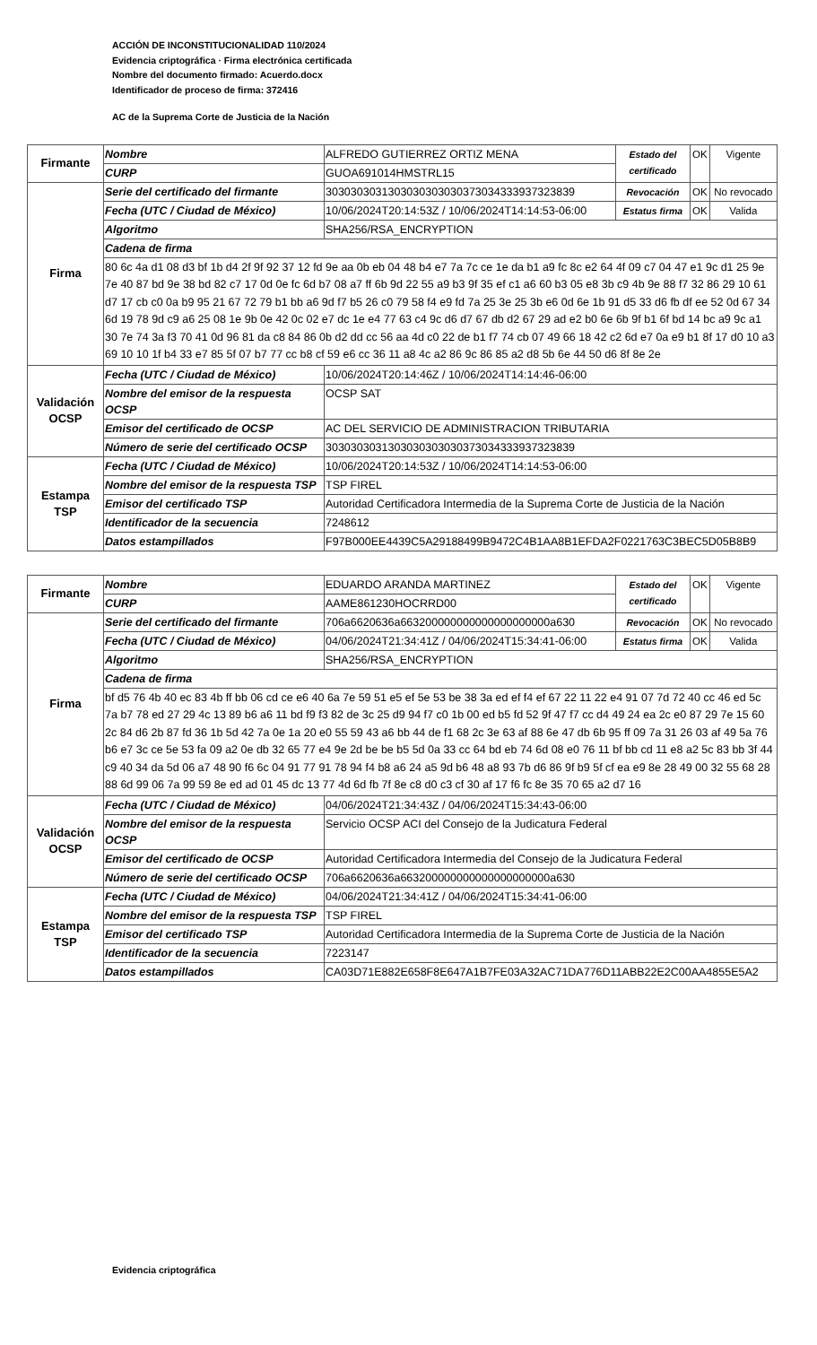ACCIÓN DE INCONSTITUCIONALIDAD 110/2024
Evidencia criptográfica · Firma electrónica certificada
Nombre del documento firmado: Acuerdo.docx
Identificador de proceso de firma: 372416
AC de la Suprema Corte de Justicia de la Nación
| Firmante | Nombre | ALFREDO GUTIERREZ ORTIZ MENA | Estado del certificado | OK | Vigente |
| | CURP | GUOA691014HMSTRL15 | | | |
| Firma | Serie del certificado del firmante | 3030303031303030303030373034333937323839 | Revocación | OK | No revocado |
| | Fecha (UTC / Ciudad de México) | 10/06/2024T20:14:53Z / 10/06/2024T14:14:53-06:00 | Estatus firma | OK | Valida |
| | Algoritmo | SHA256/RSA_ENCRYPTION | | | |
| | Cadena de firma | | | | |
| | 80 6c 4a d1 08 d3 bf 1b d4 2f 9f 92 37 12 fd 9e aa 0b eb 04 48 b4 e7 7a 7c ce 1e da b1 a9 fc 8c e2 64 4f 09 c7 04 47 e1 9c d1 25 9e 7e 40 87 bd 9e 38 bd 82 c7 17 0d 0e fc 6d b7 08 a7 ff 6b 9d 22 55 a9 b3 9f 35 ef c1 a6 60 b3 05 e8 3b c9 4b 9e 88 f7 32 86 29 10 61 d7 17 cb c0 0a b9 95 21 67 72 79 b1 bb a6 9d f7 b5 26 c0 79 58 f4 e9 fd 7a 25 3e 25 3b e6 0d 6e 1b 91 d5 33 d6 fb df ee 52 0d 67 34 6d 19 78 9d c9 a6 25 08 1e 9b 0e 42 0c 02 e7 dc 1e e4 77 63 c4 9c d6 d7 67 db d2 67 29 ad e2 b0 6e 6b 9f b1 6f bd 14 bc a9 9c a1 30 7e 74 3a f3 70 41 0d 96 81 da c8 84 86 0b d2 dd cc 56 aa 4d c0 22 de b1 f7 74 cb 07 49 66 18 42 c2 6d e7 0a e9 b1 8f 17 d0 10 a3 69 10 10 1f b4 33 e7 85 5f 07 b7 77 cc b8 cf 59 e6 cc 36 11 a8 4c a2 86 9c 86 85 a2 d8 5b 6e 44 50 d6 8f 8e 2e | | | | |
| Validación OCSP | Fecha (UTC / Ciudad de México) | 10/06/2024T20:14:46Z / 10/06/2024T14:14:46-06:00 | | | |
| | Nombre del emisor de la respuesta OCSP | OCSP SAT | | | |
| | Emisor del certificado de OCSP | AC DEL SERVICIO DE ADMINISTRACION TRIBUTARIA | | | |
| | Número de serie del certificado OCSP | 3030303031303030303030373034333937323839 | | | |
| Estampa TSP | Fecha (UTC / Ciudad de México) | 10/06/2024T20:14:53Z / 10/06/2024T14:14:53-06:00 | | | |
| | Nombre del emisor de la respuesta TSP | TSP FIREL | | | |
| | Emisor del certificado TSP | Autoridad Certificadora Intermedia de la Suprema Corte de Justicia de la Nación | | | |
| | Identificador de la secuencia | 7248612 | | | |
| | Datos estampillados | F97B000EE4439C5A29188499B9472C4B1AA8B1EFDA2F0221763C3BEC5D05B8B9 | | | |
| Firmante | Nombre | EDUARDO ARANDA MARTINEZ | Estado del certificado | OK | Vigente |
| | CURP | AAME861230HOCRRD00 | | | |
| Firma | Serie del certificado del firmante | 706a6620636a663200000000000000000000a630 | Revocación | OK | No revocado |
| | Fecha (UTC / Ciudad de México) | 04/06/2024T21:34:41Z / 04/06/2024T15:34:41-06:00 | Estatus firma | OK | Valida |
| | Algoritmo | SHA256/RSA_ENCRYPTION | | | |
| | Cadena de firma | | | | |
| | bf d5 76 4b 40 ec 83 4b ff bb 06 cd ce e6 40 6a 7e 59 51 e5 ef 5e 53 be 38 3a ed ef f4 ef 67 22 11 22 e4 91 07 7d 72 40 cc 46 ed 5c 7a b7 78 ed 27 29 4c 13 89 b6 a6 11 bd f9 f3 82 de 3c 25 d9 94 f7 c0 1b 00 ed b5 fd 52 9f 47 f7 cc d4 49 24 ea 2c e0 87 29 7e 15 60 2c 84 d6 2b 87 fd 36 1b 5d 42 7a 0e 1a 20 e0 55 59 43 a6 bb 44 de f1 68 2c 3e 63 af 88 6e 47 db 6b 95 ff 09 7a 31 26 03 af 49 5a 76 b6 e7 3c ce 5e 53 fa 09 a2 0e db 32 65 77 e4 9e 2d be be b5 5d 0a 33 cc 64 bd eb 74 6d 08 e0 76 11 bf bb cd 11 e8 a2 5c 83 bb 3f 44 c9 40 34 da 5d 06 a7 48 90 f6 6c 04 91 77 91 78 94 f4 b8 a6 24 a5 9d b6 48 a8 93 7b d6 86 9f b9 5f cf ea e9 8e 28 49 00 32 55 68 28 88 6d 99 06 7a 99 59 8e ed ad 01 45 dc 13 77 4d 6d fb 7f 8e c8 d0 c3 cf 30 af 17 f6 fc 8e 35 70 65 a2 d7 16 | | | | |
| Validación OCSP | Fecha (UTC / Ciudad de México) | 04/06/2024T21:34:43Z / 04/06/2024T15:34:43-06:00 | | | |
| | Nombre del emisor de la respuesta OCSP | Servicio OCSP ACI del Consejo de la Judicatura Federal | | | |
| | Emisor del certificado de OCSP | Autoridad Certificadora Intermedia del Consejo de la Judicatura Federal | | | |
| | Número de serie del certificado OCSP | 706a6620636a663200000000000000000000a630 | | | |
| Estampa TSP | Fecha (UTC / Ciudad de México) | 04/06/2024T21:34:41Z / 04/06/2024T15:34:41-06:00 | | | |
| | Nombre del emisor de la respuesta TSP | TSP FIREL | | | |
| | Emisor del certificado TSP | Autoridad Certificadora Intermedia de la Suprema Corte de Justicia de la Nación | | | |
| | Identificador de la secuencia | 7223147 | | | |
| | Datos estampillados | CA03D71E882E658F8E647A1B7FE03A32AC71DA776D11ABB22E2C00AA4855E5A2 | | | |
Evidencia criptográfica